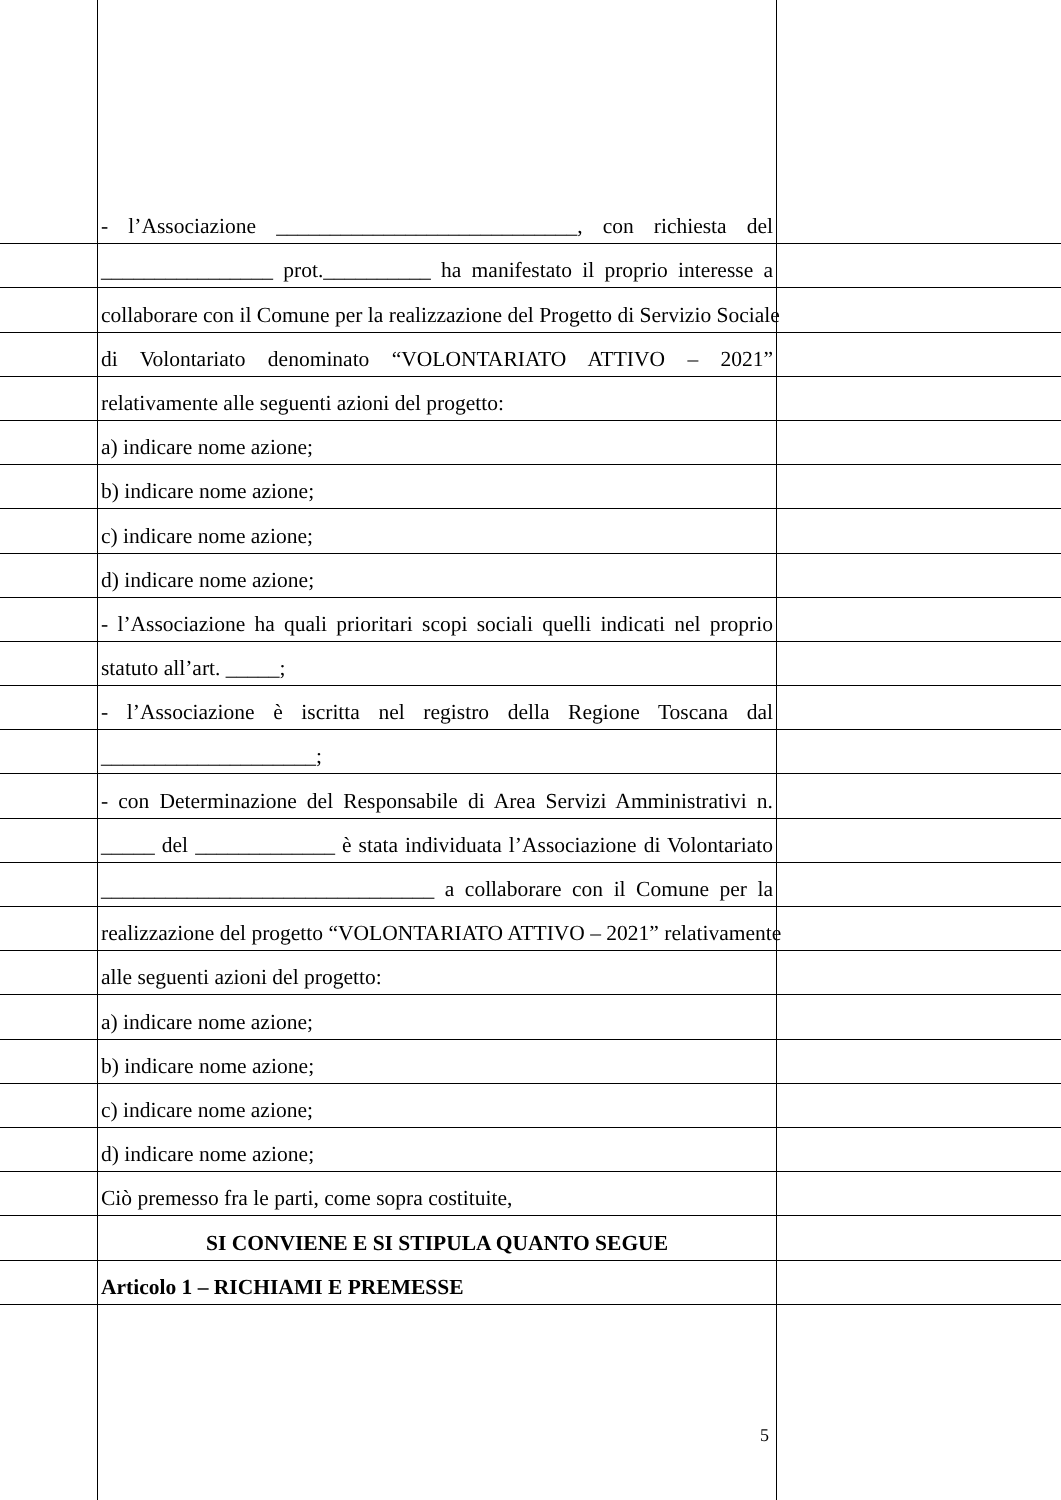- l’Associazione ____________________________, con richiesta del
________________ prot.__________ ha manifestato il proprio interesse a
collaborare con il Comune per la realizzazione del Progetto di Servizio Sociale
di Volontariato denominato “VOLONTARIATO ATTIVO – 2021”
relativamente alle seguenti azioni del progetto:
a) indicare nome azione;
b) indicare nome azione;
c) indicare nome azione;
d) indicare nome azione;
- l’Associazione ha quali prioritari scopi sociali quelli indicati nel proprio
statuto all’art. _____;
- l’Associazione è iscritta nel registro della Regione Toscana dal
____________________;
- con Determinazione del Responsabile di Area Servizi Amministrativi n.
_____ del _____________ è stata individuata l’Associazione di Volontariato
_______________________________ a collaborare con il Comune per la
realizzazione del progetto “VOLONTARIATO ATTIVO – 2021” relativamente
alle seguenti azioni del progetto:
a) indicare nome azione;
b) indicare nome azione;
c) indicare nome azione;
d) indicare nome azione;
Ciò premesso fra le parti, come sopra costituite,
SI CONVIENE E SI STIPULA QUANTO SEGUE
Articolo 1 – RICHIAMI E PREMESSE
5